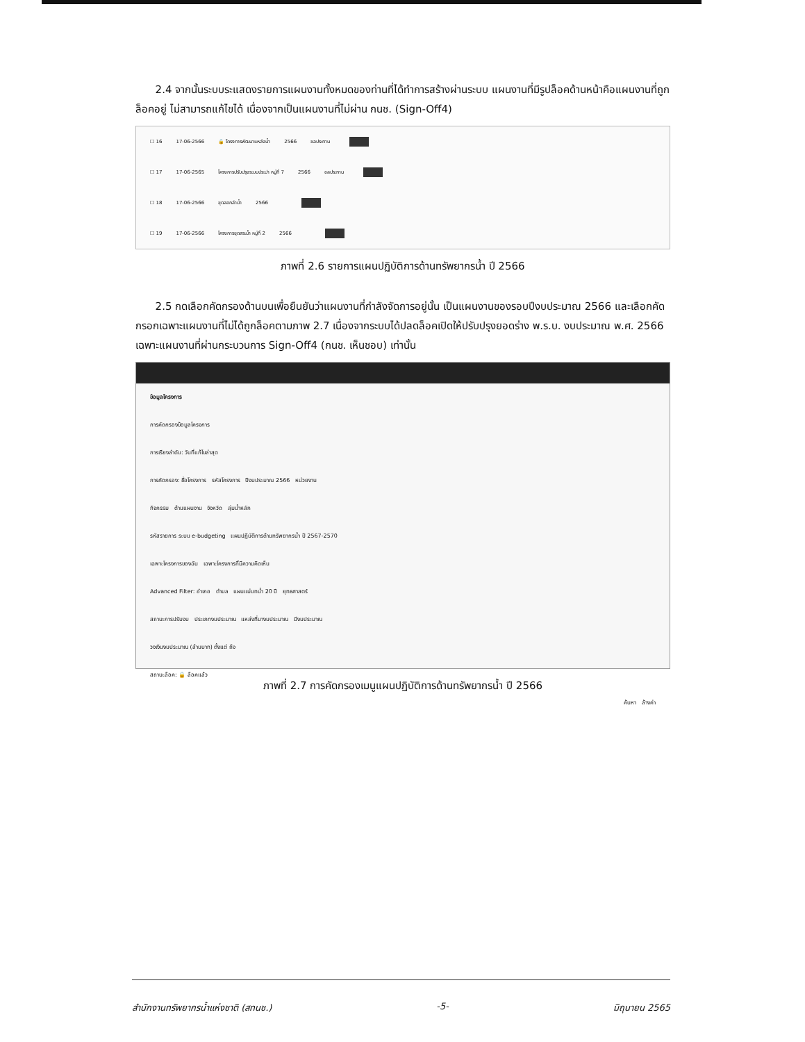2.4 จากนั้นระบบระแสดงรายการแผนงานทั้งหมดของท่านที่ได้ทำการสร้างผ่านระบบ แผนงานที่มีรูปล็อคด้านหน้าคือแผนงานที่ถูกล็อคอยู่ ไม่สามารถแก้ไขได้ เนื่องจากเป็นแผนงานที่ไม่ผ่าน กนช. (Sign-Off4)
☐ 16 17-06-2566 🔒 โครงการพัฒนาแหล่งน้ำ 2566 ชลประทาน
☐ 17 17-06-2565 โครงการปรับปรุงระบบประปา หมู่ที่ 7 2566 ชลประทาน
☐ 18 17-06-2566 ขุดลอกลำน้ำ 2566
☐ 19 17-06-2566 โครงการขุดสระน้ำ หมู่ที่ 2 2566
ภาพที่ 2.6 รายการแผนปฏิบัติการด้านทรัพยากรน้ำ ปี 2566
2.5 กดเลือกคัดกรองด้านบนเพื่อยืนยันว่าแผนงานที่กำลังจัดการอยู่นั้น เป็นแผนงานของรอบปีงบประมาณ 2566 และเลือกคัดกรอกเฉพาะแผนงานที่ไม่ได้ถูกล็อคตามภาพ 2.7 เนื่องจากระบบได้ปลดล็อคเปิดให้ปรับปรุงยอดร่าง พ.ร.บ. งบประมาณ พ.ศ. 2566 เฉพาะแผนงานที่ผ่านกระบวนการ Sign-Off4 (กนช. เห็นชอบ) เท่านั้น
ข้อมูลโครงการ
การคัดกรองข้อมูลโครงการ
การเรียงลำดับ: วันที่แก้ไขล่าสุด
การคัดกรอง: ชื่อโครงการ รหัสโครงการ ปีงบประมาณ 2566 หน่วยงาน
กิจกรรม ด้านแผนงาน จังหวัด ลุ่มน้ำหลัก
รหัสรายการ ระบบ e-budgeting แผนปฏิบัติการด้านทรัพยากรน้ำ ปี 2567-2570
เฉพาะโครงการของฉัน เฉพาะโครงการที่มีความคิดเห็น
Advanced Filter: อำเภอ ตำบล แผนแม่บทน้ำ 20 ปี ยุทธศาสตร์
สถานะการปรับงบ ประเภทงบประมาณ แหล่งที่มางบประมาณ มีงบประมาณ
วงเงินงบประมาณ (ล้านบาท) ตั้งแต่ ถึง
สถานะล็อค: 🔒 ล็อคแล้ว
ค้นหา ล้างค่า
ภาพที่ 2.7 การคัดกรองเมนูแผนปฏิบัติการด้านทรัพยากรน้ำ ปี 2566
สำนักงานทรัพยากรน้ำแห่งชาติ (สทนช.) -5- มิถุนายน 2565